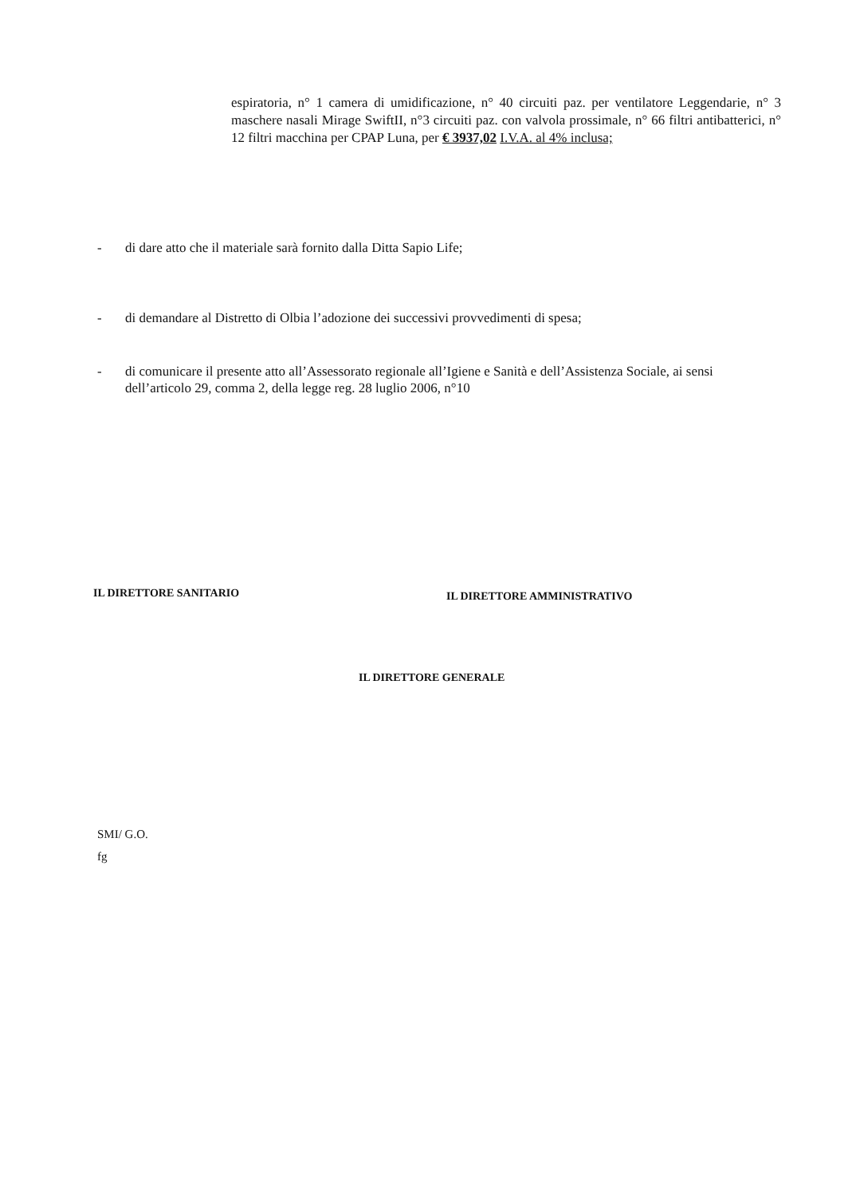espiratoria, n° 1 camera di umidificazione, n° 40 circuiti paz. per ventilatore Leggendarie, n° 3 maschere nasali Mirage SwiftII, n°3 circuiti paz. con valvola prossimale, n° 66 filtri antibatterici, n° 12 filtri macchina per CPAP Luna, per € 3937,02 I.V.A. al 4% inclusa;
- di dare atto che il materiale sarà fornito dalla Ditta Sapio Life;
- di demandare al Distretto di Olbia l’adozione dei successivi provvedimenti di spesa;
- di comunicare il presente atto all’Assessorato regionale all’Igiene e Sanità e dell’Assistenza Sociale, ai sensi dell’articolo 29, comma 2, della legge reg. 28 luglio 2006, n°10
IL DIRETTORE SANITARIO IL DIRETTORE AMMINISTRATIVO
IL DIRETTORE GENERALE
SMI/ G.O.
fg